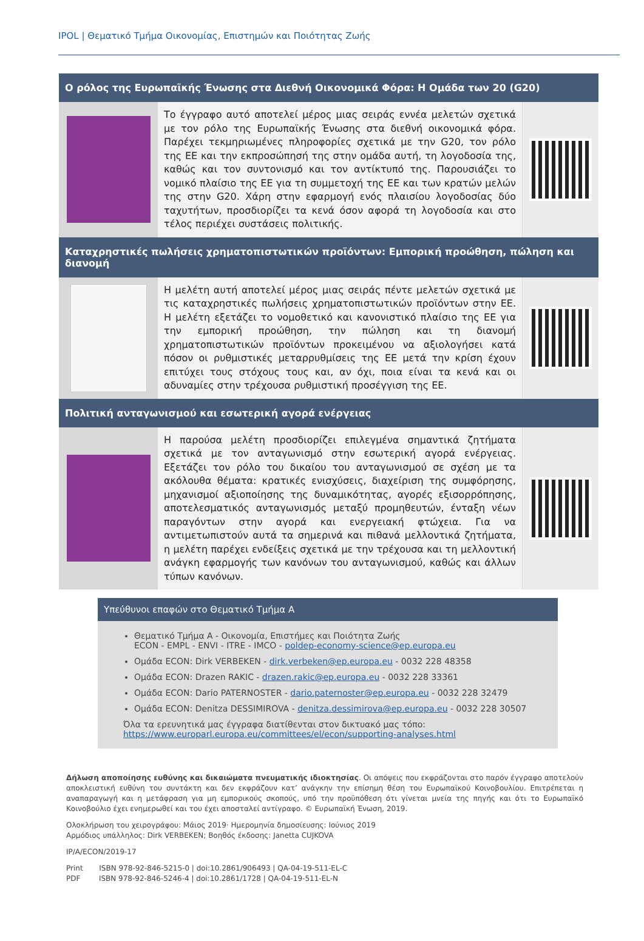IPOL | Θεματικό Τμήμα Οικονομίας, Επιστημών και Ποιότητας Ζωής
Ο ρόλος της Ευρωπαϊκής Ένωσης στα Διεθνή Οικονομικά Φόρα: Η Ομάδα των 20 (G20)
Το έγγραφο αυτό αποτελεί μέρος μιας σειράς εννέα μελετών σχετικά με τον ρόλο της Ευρωπαϊκής Ένωσης στα διεθνή οικονομικά φόρα. Παρέχει τεκμηριωμένες πληροφορίες σχετικά με την G20, τον ρόλο της ΕΕ και την εκπροσώπησή της στην ομάδα αυτή, τη λογοδοσία της, καθώς και τον συντονισμό και τον αντίκτυπό της. Παρουσιάζει το νομικό πλαίσιο της ΕΕ για τη συμμετοχή της ΕΕ και των κρατών μελών της στην G20. Χάρη στην εφαρμογή ενός πλαισίου λογοδοσίας δύο ταχυτήτων, προσδιορίζει τα κενά όσον αφορά τη λογοδοσία και στο τέλος περιέχει συστάσεις πολιτικής.
Καταχρηστικές πωλήσεις χρηματοπιστωτικών προϊόντων: Εμπορική προώθηση, πώληση και διανομή
Η μελέτη αυτή αποτελεί μέρος μιας σειράς πέντε μελετών σχετικά με τις καταχρηστικές πωλήσεις χρηματοπιστωτικών προϊόντων στην ΕΕ. Η μελέτη εξετάζει το νομοθετικό και κανονιστικό πλαίσιο της ΕΕ για την εμπορική προώθηση, την πώληση και τη διανομή χρηματοπιστωτικών προϊόντων προκειμένου να αξιολογήσει κατά πόσον οι ρυθμιστικές μεταρρυθμίσεις της ΕΕ μετά την κρίση έχουν επιτύχει τους στόχους τους και, αν όχι, ποια είναι τα κενά και οι αδυναμίες στην τρέχουσα ρυθμιστική προσέγγιση της ΕΕ.
Πολιτική ανταγωνισμού και εσωτερική αγορά ενέργειας
Η παρούσα μελέτη προσδιορίζει επιλεγμένα σημαντικά ζητήματα σχετικά με τον ανταγωνισμό στην εσωτερική αγορά ενέργειας. Εξετάζει τον ρόλο του δικαίου του ανταγωνισμού σε σχέση με τα ακόλουθα θέματα: κρατικές ενισχύσεις, διαχείριση της συμφόρησης, μηχανισμοί αξιοποίησης της δυναμικότητας, αγορές εξισορρόπησης, αποτελεσματικός ανταγωνισμός μεταξύ προμηθευτών, ένταξη νέων παραγόντων στην αγορά και ενεργειακή φτώχεια. Για να αντιμετωπιστούν αυτά τα σημερινά και πιθανά μελλοντικά ζητήματα, η μελέτη παρέχει ενδείξεις σχετικά με την τρέχουσα και τη μελλοντική ανάγκη εφαρμογής των κανόνων του ανταγωνισμού, καθώς και άλλων τύπων κανόνων.
Υπεύθυνοι επαφών στο Θεματικό Τμήμα Α
Θεματικό Τμήμα Α - Οικονομία, Επιστήμες και Ποιότητα Ζωής
ECON - EMPL - ENVI - ITRE - IMCO - poldep-economy-science@ep.europa.eu
Ομάδα ECON: Dirk VERBEKEN - dirk.verbeken@ep.europa.eu - 0032 228 48358
Ομάδα ECON: Drazen RAKIC - drazen.rakic@ep.europa.eu - 0032 228 33361
Ομάδα ECON: Dario PATERNOSTER - dario.paternoster@ep.europa.eu - 0032 228 32479
Ομάδα ECON: Denitza DESSIMIROVA - denitza.dessimirova@ep.europa.eu - 0032 228 30507
Όλα τα ερευνητικά μας έγγραφα διατίθενται στον δικτυακό μας τόπο:
https://www.europarl.europa.eu/committees/el/econ/supporting-analyses.html
Δήλωση αποποίησης ευθύνης και δικαιώματα πνευματικής ιδιοκτησίας. Οι απόψεις που εκφράζονται στο παρόν έγγραφο αποτελούν αποκλειστική ευθύνη του συντάκτη και δεν εκφράζουν κατ’ ανάγκην την επίσημη θέση του Ευρωπαϊκού Κοινοβουλίου. Επιτρέπεται η αναπαραγωγή και η μετάφραση για μη εμπορικούς σκοπούς, υπό την προϋπόθεση ότι γίνεται μνεία της πηγής και ότι το Ευρωπαϊκό Κοινοβούλιο έχει ενημερωθεί και του έχει αποσταλεί αντίγραφο. © Ευρωπαϊκή Ένωση, 2019.
Ολοκλήρωση του χειρογράφου: Μάιος 2019· Ημερομηνία δημοσίευσης: Ιούνιος 2019
Αρμόδιος υπάλληλος: Dirk VERBEKEN; Βοηθός έκδοσης: Janetta CUJKOVA
IP/A/ECON/2019-17
Print ISBN 978-92-846-5215-0 | doi:10.2861/906493 | QA-04-19-511-EL-C
PDF ISBN 978-92-846-5246-4 | doi:10.2861/1728 | QA-04-19-511-EL-N